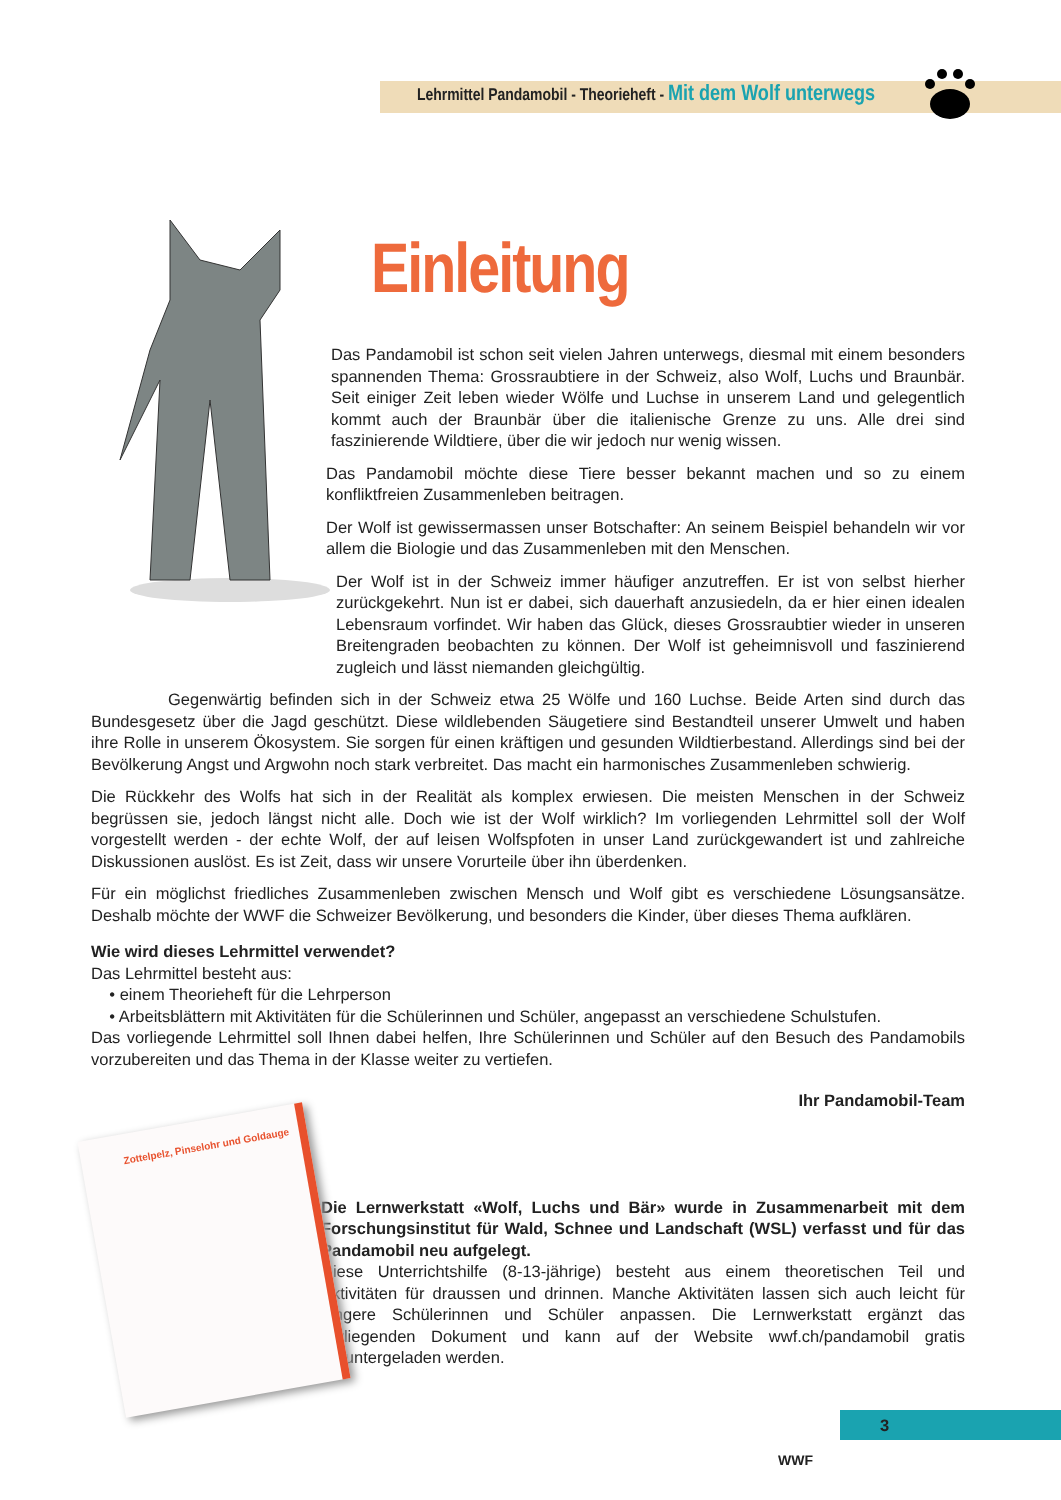Lehrmittel Pandamobil - Theorieheft - Mit dem Wolf unterwegs
Einleitung
Das Pandamobil ist schon seit vielen Jahren unterwegs, diesmal mit einem besonders spannenden Thema: Grossraubtiere in der Schweiz, also Wolf, Luchs und Braunbär. Seit einiger Zeit leben wieder Wölfe und Luchse in unserem Land und gelegentlich kommt auch der Braunbär über die italienische Grenze zu uns. Alle drei sind faszinierende Wildtiere, über die wir jedoch nur wenig wissen.
Das Pandamobil möchte diese Tiere besser bekannt machen und so zu einem konfliktfreien Zusammenleben beitragen.
Der Wolf ist gewissermassen unser Botschafter: An seinem Beispiel behandeln wir vor allem die Biologie und das Zusammenleben mit den Menschen.
Der Wolf ist in der Schweiz immer häufiger anzutreffen. Er ist von selbst hierher zurückgekehrt. Nun ist er dabei, sich dauerhaft anzusiedeln, da er hier einen idealen Lebensraum vorfindet. Wir haben das Glück, dieses Grossraubtier wieder in unseren Breitengraden beobachten zu können. Der Wolf ist geheimnisvoll und faszinierend zugleich und lässt niemanden gleichgültig.
Gegenwärtig befinden sich in der Schweiz etwa 25 Wölfe und 160 Luchse. Beide Arten sind durch das Bundesgesetz über die Jagd geschützt. Diese wildlebenden Säugetiere sind Bestandteil unserer Umwelt und haben ihre Rolle in unserem Ökosystem. Sie sorgen für einen kräftigen und gesunden Wildtierbestand. Allerdings sind bei der Bevölkerung Angst und Argwohn noch stark verbreitet. Das macht ein harmonisches Zusammenleben schwierig.
Die Rückkehr des Wolfs hat sich in der Realität als komplex erwiesen. Die meisten Menschen in der Schweiz begrüssen sie, jedoch längst nicht alle. Doch wie ist der Wolf wirklich? Im vorliegenden Lehrmittel soll der Wolf vorgestellt werden - der echte Wolf, der auf leisen Wolfspfoten in unser Land zurückgewandert ist und zahlreiche Diskussionen auslöst. Es ist Zeit, dass wir unsere Vorurteile über ihn überdenken.
Für ein möglichst friedliches Zusammenleben zwischen Mensch und Wolf gibt es verschiedene Lösungsansätze. Deshalb möchte der WWF die Schweizer Bevölkerung, und besonders die Kinder, über dieses Thema aufklären.
Wie wird dieses Lehrmittel verwendet?
Das Lehrmittel besteht aus:
• einem Theorieheft für die Lehrperson
• Arbeitsblättern mit Aktivitäten für die Schülerinnen und Schüler, angepasst an verschiedene Schulstufen.
Das vorliegende Lehrmittel soll Ihnen dabei helfen, Ihre Schülerinnen und Schüler auf den Besuch des Pandamobils vorzubereiten und das Thema in der Klasse weiter zu vertiefen.
Ihr Pandamobil-Team
Die Lernwerkstatt «Wolf, Luchs und Bär» wurde in Zusammenarbeit mit dem Forschungsinstitut für Wald, Schnee und Landschaft (WSL) verfasst und für das Pandamobil neu aufgelegt.
Diese Unterrichtshilfe (8-13-jährige) besteht aus einem theoretischen Teil und Aktivitäten für draussen und drinnen. Manche Aktivitäten lassen sich auch leicht für jüngere Schülerinnen und Schüler anpassen. Die Lernwerkstatt ergänzt das vorliegenden Dokument und kann auf der Website wwf.ch/pandamobil gratis heruntergeladen werden.
Zottelpelz, Pinselohr und Goldauge
WWF
3